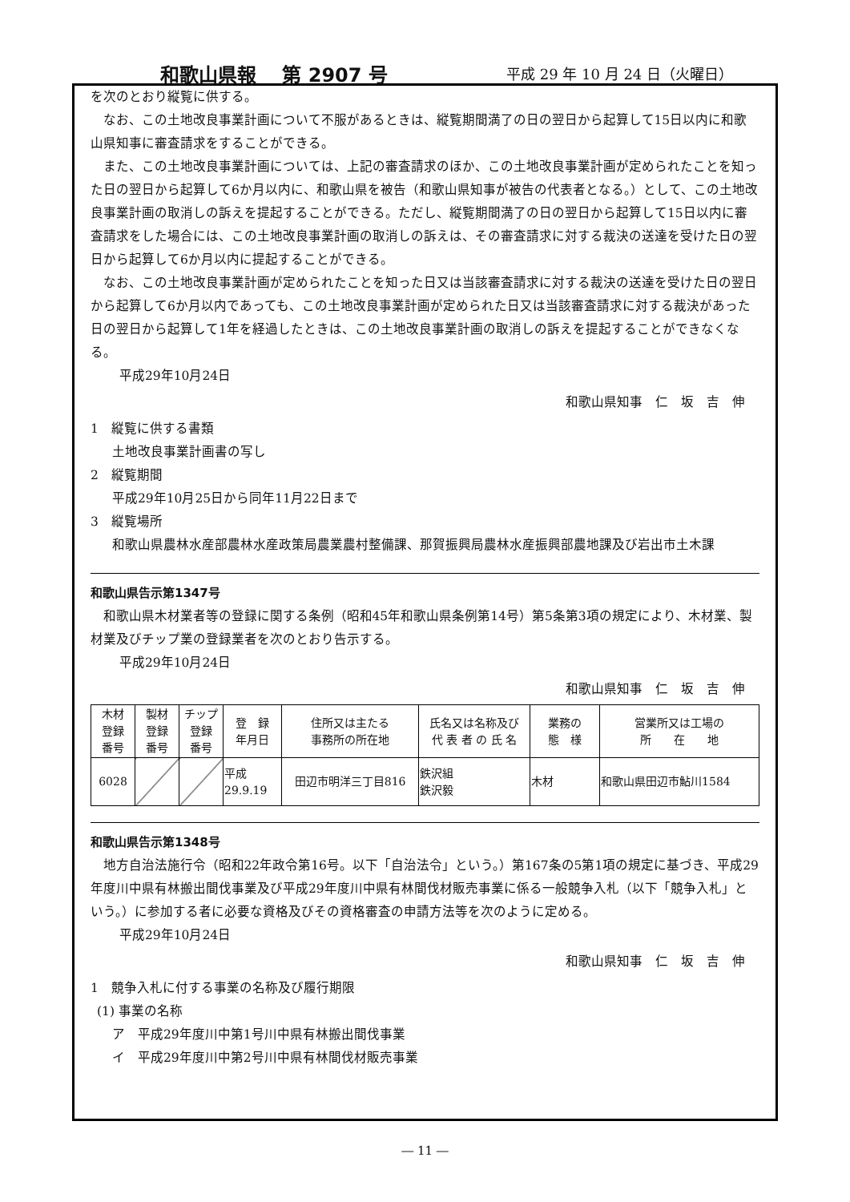和歌山県報　 第 2907 号 平成 29 年 10 月 24 日（火曜日）
を次のとおり縦覧に供する。
なお、この土地改良事業計画について不服があるときは、縦覧期間満了の日の翌日から起算して15日以内に和歌山県知事に審査請求をすることができる。
また、この土地改良事業計画については、上記の審査請求のほか、この土地改良事業計画が定められたことを知った日の翌日から起算して6か月以内に、和歌山県を被告（和歌山県知事が被告の代表者となる。）として、この土地改良事業計画の取消しの訴えを提起することができる。ただし、縦覧期間満了の日の翌日から起算して15日以内に審査請求をした場合には、この土地改良事業計画の取消しの訴えは、その審査請求に対する裁決の送達を受けた日の翌日から起算して6か月以内に提起することができる。
なお、この土地改良事業計画が定められたことを知った日又は当該審査請求に対する裁決の送達を受けた日の翌日から起算して6か月以内であっても、この土地改良事業計画が定められた日又は当該審査請求に対する裁決があった日の翌日から起算して1年を経過したときは、この土地改良事業計画の取消しの訴えを提起することができなくなる。
平成29年10月24日
和歌山県知事　仁　坂　吉　伸
1　縦覧に供する書類
土地改良事業計画書の写し
2　縦覧期間
平成29年10月25日から同年11月22日まで
3　縦覧場所
和歌山県農林水産部農林水産政策局農業農村整備課、那賀振興局農林水産振興部農地課及び岩出市土木課
和歌山県告示第1347号
和歌山県木材業者等の登録に関する条例（昭和45年和歌山県条例第14号）第5条第3項の規定により、木材業、製材業及びチップ業の登録業者を次のとおり告示する。
平成29年10月24日
和歌山県知事　仁　坂　吉　伸
| 木材 登録 番号 | 製材 登録 番号 | チップ 登録 番号 | 登 録 年月日 | 住所又は主たる 事務所の所在地 | 氏名又は名称及び 代 表 者 の 氏 名 | 業務の 態 様 | 営業所又は工場の 所 在 地 |
| --- | --- | --- | --- | --- | --- | --- | --- |
| 6028 | | | 平成 29.9.19 | 田辺市明洋三丁目816 | 鉄沢組 鉄沢毅 | 木材 | 和歌山県田辺市鮎川1584 |
和歌山県告示第1348号
地方自治法施行令（昭和22年政令第16号。以下「自治法令」という。）第167条の5第1項の規定に基づき、平成29年度川中県有林搬出間伐事業及び平成29年度川中県有林間伐材販売事業に係る一般競争入札（以下「競争入札」という。）に参加する者に必要な資格及びその資格審査の申請方法等を次のように定める。
平成29年10月24日
和歌山県知事　仁　坂　吉　伸
1　競争入札に付する事業の名称及び履行期限
(1) 事業の名称
ア　平成29年度川中第1号川中県有林搬出間伐事業
イ　平成29年度川中第2号川中県有林間伐材販売事業
― 11 ―